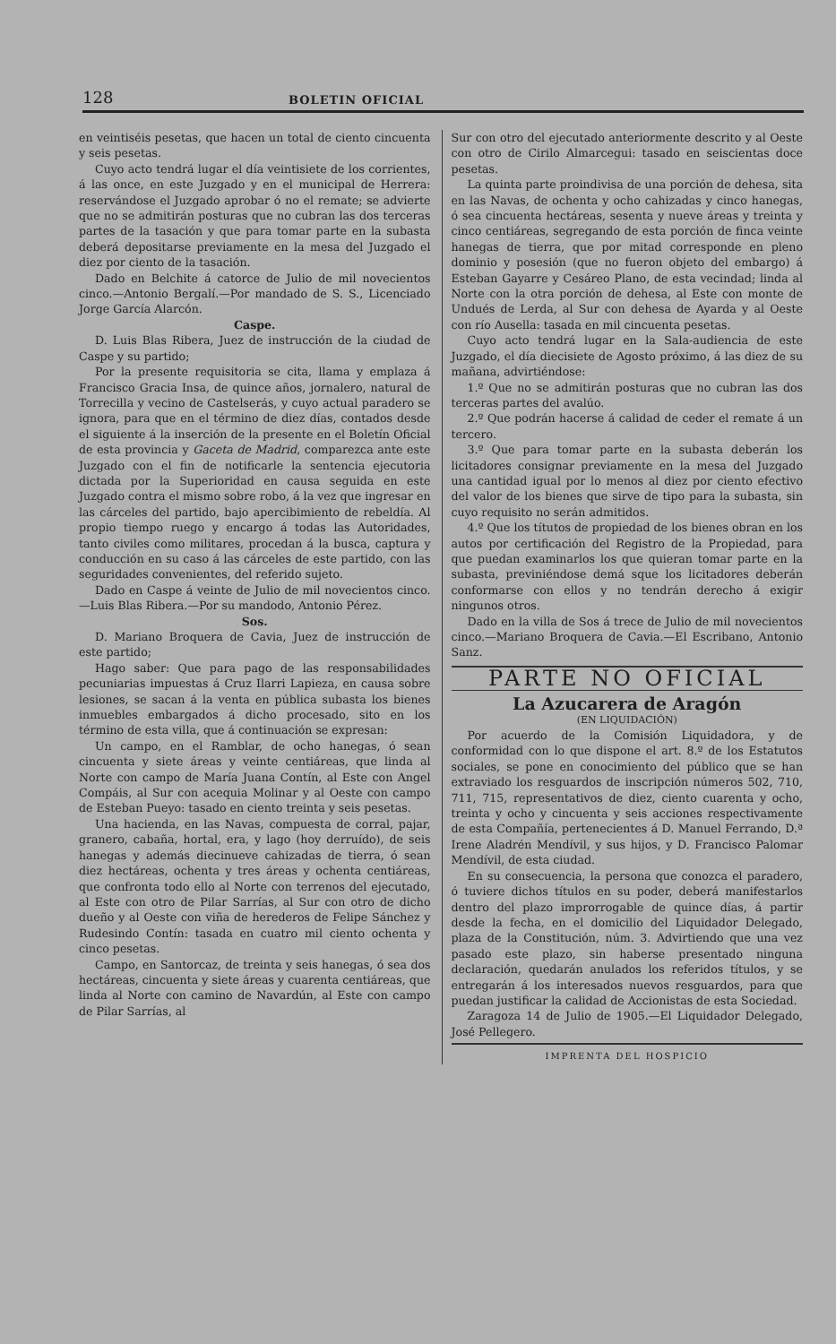128 BOLETIN OFICIAL
en veintiséis pesetas, que hacen un total de ciento cincuenta y seis pesetas.
Cuyo acto tendrá lugar el día veintisiete de los corrientes, á las once, en este Juzgado y en el municipal de Herrera: reservándose el Juzgado aprobar ó no el remate; se advierte que no se admitirán posturas que no cubran las dos terceras partes de la tasación y que para tomar parte en la subasta deberá depositarse previamente en la mesa del Juzgado el diez por ciento de la tasación.
Dado en Belchite á catorce de Julio de mil novecientos cinco.—Antonio Bergalí.—Por mandado de S. S., Licenciado Jorge García Alarcón.
Caspe.
D. Luis Blas Ribera, Juez de instrucción de la ciudad de Caspe y su partido;
Por la presente requisitoria se cita, llama y emplaza á Francisco Gracia Insa, de quince años, jornalero, natural de Torrecilla y vecino de Castelserás, y cuyo actual paradero se ignora, para que en el término de diez días, contados desde el siguiente á la inserción de la presente en el Boletín Oficial de esta provincia y Gaceta de Madrid, comparezca ante este Juzgado con el fin de notificarle la sentencia ejecutoria dictada por la Superioridad en causa seguida en este Juzgado contra el mismo sobre robo, á la vez que ingresar en las cárceles del partido, bajo apercibimiento de rebeldía. Al propio tiempo ruego y encargo á todas las Autoridades, tanto civiles como militares, procedan á la busca, captura y conducción en su caso á las cárceles de este partido, con las seguridades convenientes, del referido sujeto.
Dado en Caspe á veinte de Julio de mil novecientos cinco.—Luis Blas Ribera.—Por su mandodo, Antonio Pérez.
Sos.
D. Mariano Broquera de Cavia, Juez de instrucción de este partido;
Hago saber: Que para pago de las responsabilidades pecuniarias impuestas á Cruz Ilarri Lapieza, en causa sobre lesiones, se sacan á la venta en pública subasta los bienes inmuebles embargados á dicho procesado, sito en los término de esta villa, que á continuación se expresan:
Un campo, en el Ramblar, de ocho hanegas, ó sean cincuenta y siete áreas y veinte centiáreas, que linda al Norte con campo de María Juana Contín, al Este con Angel Compáis, al Sur con acequia Molinar y al Oeste con campo de Esteban Pueyo: tasado en ciento treinta y seis pesetas.
Una hacienda, en las Navas, compuesta de corral, pajar, granero, cabaña, hortal, era, y lago (hoy derruído), de seis hanegas y además diecinueve cahizadas de tierra, ó sean diez hectáreas, ochenta y tres áreas y ochenta centiáreas, que confronta todo ello al Norte con terrenos del ejecutado, al Este con otro de Pilar Sarrías, al Sur con otro de dicho dueño y al Oeste con viña de herederos de Felipe Sánchez y Rudesindo Contín: tasada en cuatro mil ciento ochenta y cinco pesetas.
Campo, en Santorcaz, de treinta y seis hanegas, ó sea dos hectáreas, cincuenta y siete áreas y cuarenta centiáreas, que linda al Norte con camino de Navardún, al Este con campo de Pilar Sarrías, al
Sur con otro del ejecutado anteriormente descrito y al Oeste con otro de Cirilo Almarcegui: tasado en seiscientas doce pesetas.
La quinta parte proindivisa de una porción de dehesa, sita en las Navas, de ochenta y ocho cahizadas y cinco hanegas, ó sea cincuenta hectáreas, sesenta y nueve áreas y treinta y cinco centiáreas, segregando de esta porción de finca veinte hanegas de tierra, que por mitad corresponde en pleno dominio y posesión (que no fueron objeto del embargo) á Esteban Gayarre y Cesáreo Plano, de esta vecindad; linda al Norte con la otra porción de dehesa, al Este con monte de Undués de Lerda, al Sur con dehesa de Ayarda y al Oeste con río Ausella: tasada en mil cincuenta pesetas.
Cuyo acto tendrá lugar en la Sala-audiencia de este Juzgado, el día diecisiete de Agosto próximo, á las diez de su mañana, advirtiéndose:
1.º Que no se admitirán posturas que no cubran las dos terceras partes del avalúo.
2.º Que podrán hacerse á calidad de ceder el remate á un tercero.
3.º Que para tomar parte en la subasta deberán los licitadores consignar previamente en la mesa del Juzgado una cantidad igual por lo menos al diez por ciento efectivo del valor de los bienes que sirve de tipo para la subasta, sin cuyo requisito no serán admitidos.
4.º Que los títutos de propiedad de los bienes obran en los autos por certificación del Registro de la Propiedad, para que puedan examinarlos los que quieran tomar parte en la subasta, previniéndose demá sque los licitadores deberán conformarse con ellos y no tendrán derecho á exigir ningunos otros.
Dado en la villa de Sos á trece de Julio de mil novecientos cinco.—Mariano Broquera de Cavia.—El Escribano, Antonio Sanz.
PARTE NO OFICIAL
La Azucarera de Aragón
(EN LIQUIDACIÓN)
Por acuerdo de la Comisión Liquidadora, y de conformidad con lo que dispone el art. 8.º de los Estatutos sociales, se pone en conocimiento del público que se han extraviado los resguardos de inscripción números 502, 710, 711, 715, representativos de diez, ciento cuarenta y ocho, treinta y ocho y cincuenta y seis acciones respectivamente de esta Compañía, pertenecientes á D. Manuel Ferrando, D.ª Irene Aladrén Mendívil, y sus hijos, y D. Francisco Palomar Mendívil, de esta ciudad.
En su consecuencia, la persona que conozca el paradero, ó tuviere dichos títulos en su poder, deberá manifestarlos dentro del plazo improrrogable de quince días, á partir desde la fecha, en el domicilio del Liquidador Delegado, plaza de la Constitución, núm. 3. Advirtiendo que una vez pasado este plazo, sin haberse presentado ninguna declaración, quedarán anulados los referidos títulos, y se entregarán á los interesados nuevos resguardos, para que puedan justificar la calidad de Accionistas de esta Sociedad.
Zaragoza 14 de Julio de 1905.—El Liquidador Delegado, José Pellegero.
IMPRENTA DEL HOSPICIO